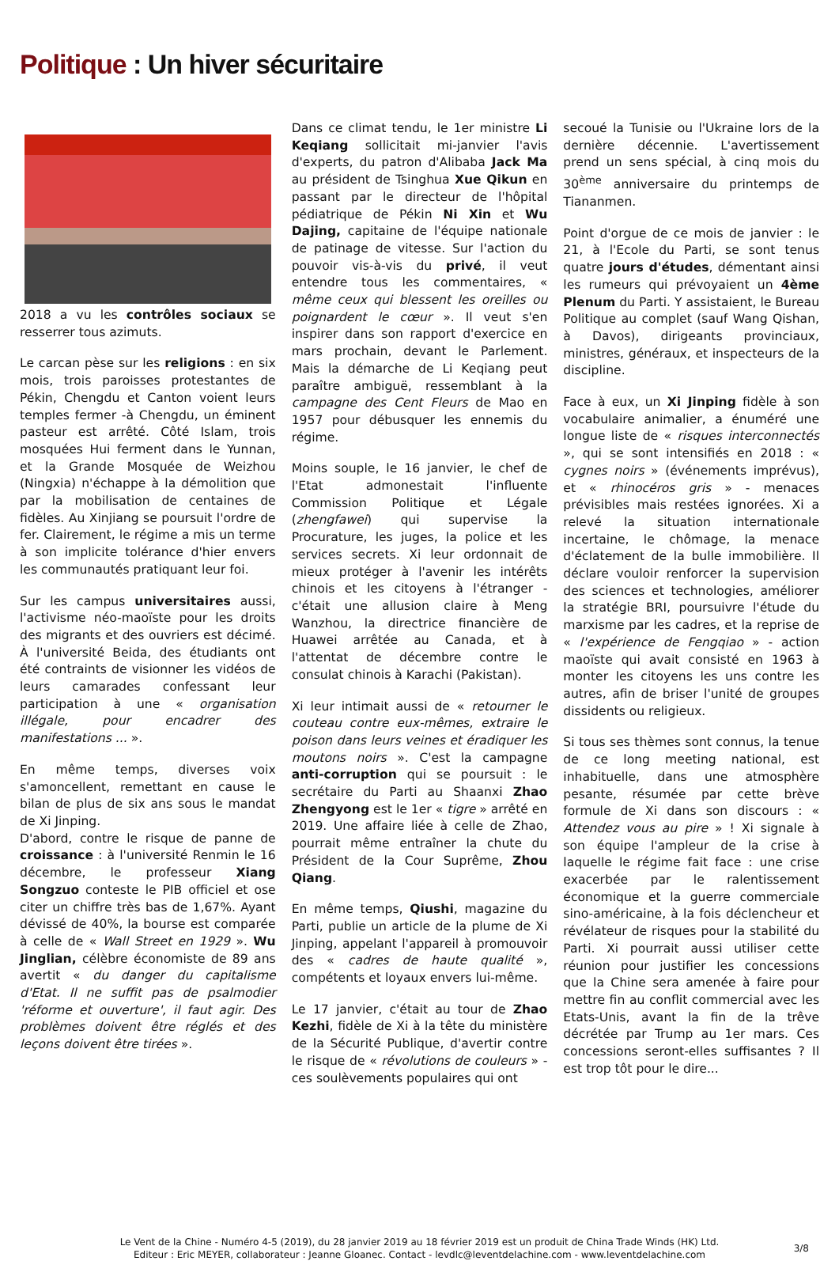Politique : Un hiver sécuritaire
2018 a vu les contrôles sociaux se resserrer tous azimuts.
Le carcan pèse sur les religions : en six mois, trois paroisses protestantes de Pékin, Chengdu et Canton voient leurs temples fermer -à Chengdu, un éminent pasteur est arrêté. Côté Islam, trois mosquées Hui ferment dans le Yunnan, et la Grande Mosquée de Weizhou (Ningxia) n'échappe à la démolition que par la mobilisation de centaines de fidèles. Au Xinjiang se poursuit l'ordre de fer. Clairement, le régime a mis un terme à son implicite tolérance d'hier envers les communautés pratiquant leur foi.
Sur les campus universitaires aussi, l'activisme néo-maoïste pour les droits des migrants et des ouvriers est décimé. À l'université Beida, des étudiants ont été contraints de visionner les vidéos de leurs camarades confessant leur participation à une « organisation illégale, pour encadrer des manifestations ... ».
En même temps, diverses voix s'amoncellent, remettant en cause le bilan de plus de six ans sous le mandat de Xi Jinping.
D'abord, contre le risque de panne de croissance : à l'université Renmin le 16 décembre, le professeur Xiang Songzuo conteste le PIB officiel et ose citer un chiffre très bas de 1,67%. Ayant dévissé de 40%, la bourse est comparée à celle de « Wall Street en 1929 ». Wu Jinglian, célèbre économiste de 89 ans avertit « du danger du capitalisme d'Etat. Il ne suffit pas de psalmodier 'réforme et ouverture', il faut agir. Des problèmes doivent être réglés et des leçons doivent être tirées ».
Dans ce climat tendu, le 1er ministre Li Keqiang sollicitait mi-janvier l'avis d'experts, du patron d'Alibaba Jack Ma au président de Tsinghua Xue Qikun en passant par le directeur de l'hôpital pédiatrique de Pékin Ni Xin et Wu Dajing, capitaine de l'équipe nationale de patinage de vitesse. Sur l'action du pouvoir vis-à-vis du privé, il veut entendre tous les commentaires, « même ceux qui blessent les oreilles ou poignardent le cœur ». Il veut s'en inspirer dans son rapport d'exercice en mars prochain, devant le Parlement. Mais la démarche de Li Keqiang peut paraître ambiguë, ressemblant à la campagne des Cent Fleurs de Mao en 1957 pour débusquer les ennemis du régime.
Moins souple, le 16 janvier, le chef de l'Etat admonestait l'influente Commission Politique et Légale (zhengfawei) qui supervise la Procurature, les juges, la police et les services secrets. Xi leur ordonnait de mieux protéger à l'avenir les intérêts chinois et les citoyens à l'étranger - c'était une allusion claire à Meng Wanzhou, la directrice financière de Huawei arrêtée au Canada, et à l'attentat de décembre contre le consulat chinois à Karachi (Pakistan).
Xi leur intimait aussi de « retourner le couteau contre eux-mêmes, extraire le poison dans leurs veines et éradiquer les moutons noirs ». C'est la campagne anti-corruption qui se poursuit : le secrétaire du Parti au Shaanxi Zhao Zhengyong est le 1er « tigre » arrêté en 2019. Une affaire liée à celle de Zhao, pourrait même entraîner la chute du Président de la Cour Suprême, Zhou Qiang.
En même temps, Qiushi, magazine du Parti, publie un article de la plume de Xi Jinping, appelant l'appareil à promouvoir des « cadres de haute qualité », compétents et loyaux envers lui-même.
Le 17 janvier, c'était au tour de Zhao Kezhi, fidèle de Xi à la tête du ministère de la Sécurité Publique, d'avertir contre le risque de « révolutions de couleurs » - ces soulèvements populaires qui ont
secoué la Tunisie ou l'Ukraine lors de la dernière décennie. L'avertissement prend un sens spécial, à cinq mois du 30<sup>ème</sup> anniversaire du printemps de Tiananmen.
Point d'orgue de ce mois de janvier : le 21, à l'Ecole du Parti, se sont tenus quatre jours d'études, démentant ainsi les rumeurs qui prévoyaient un 4ème Plenum du Parti. Y assistaient, le Bureau Politique au complet (sauf Wang Qishan, à Davos), dirigeants provinciaux, ministres, généraux, et inspecteurs de la discipline.
Face à eux, un Xi Jinping fidèle à son vocabulaire animalier, a énuméré une longue liste de « risques interconnectés », qui se sont intensifiés en 2018 : « cygnes noirs » (événements imprévus), et « rhinocéros gris » - menaces prévisibles mais restées ignorées. Xi a relevé la situation internationale incertaine, le chômage, la menace d'éclatement de la bulle immobilière. Il déclare vouloir renforcer la supervision des sciences et technologies, améliorer la stratégie BRI, poursuivre l'étude du marxisme par les cadres, et la reprise de « l'expérience de Fengqiao » - action maoïste qui avait consisté en 1963 à monter les citoyens les uns contre les autres, afin de briser l'unité de groupes dissidents ou religieux.
Si tous ses thèmes sont connus, la tenue de ce long meeting national, est inhabituelle, dans une atmosphère pesante, résumée par cette brève formule de Xi dans son discours : « Attendez vous au pire » ! Xi signale à son équipe l'ampleur de la crise à laquelle le régime fait face : une crise exacerbée par le ralentissement économique et la guerre commerciale sino-américaine, à la fois déclencheur et révélateur de risques pour la stabilité du Parti. Xi pourrait aussi utiliser cette réunion pour justifier les concessions que la Chine sera amenée à faire pour mettre fin au conflit commercial avec les Etats-Unis, avant la fin de la trêve décrétée par Trump au 1er mars. Ces concessions seront-elles suffisantes ? Il est trop tôt pour le dire...
Le Vent de la Chine - Numéro 4-5 (2019), du 28 janvier 2019 au 18 février 2019 est un produit de China Trade Winds (HK) Ltd.
Editeur : Eric MEYER, collaborateur : Jeanne Gloanec. Contact - levdlc@leventdelachine.com - www.leventdelachine.com
3/8